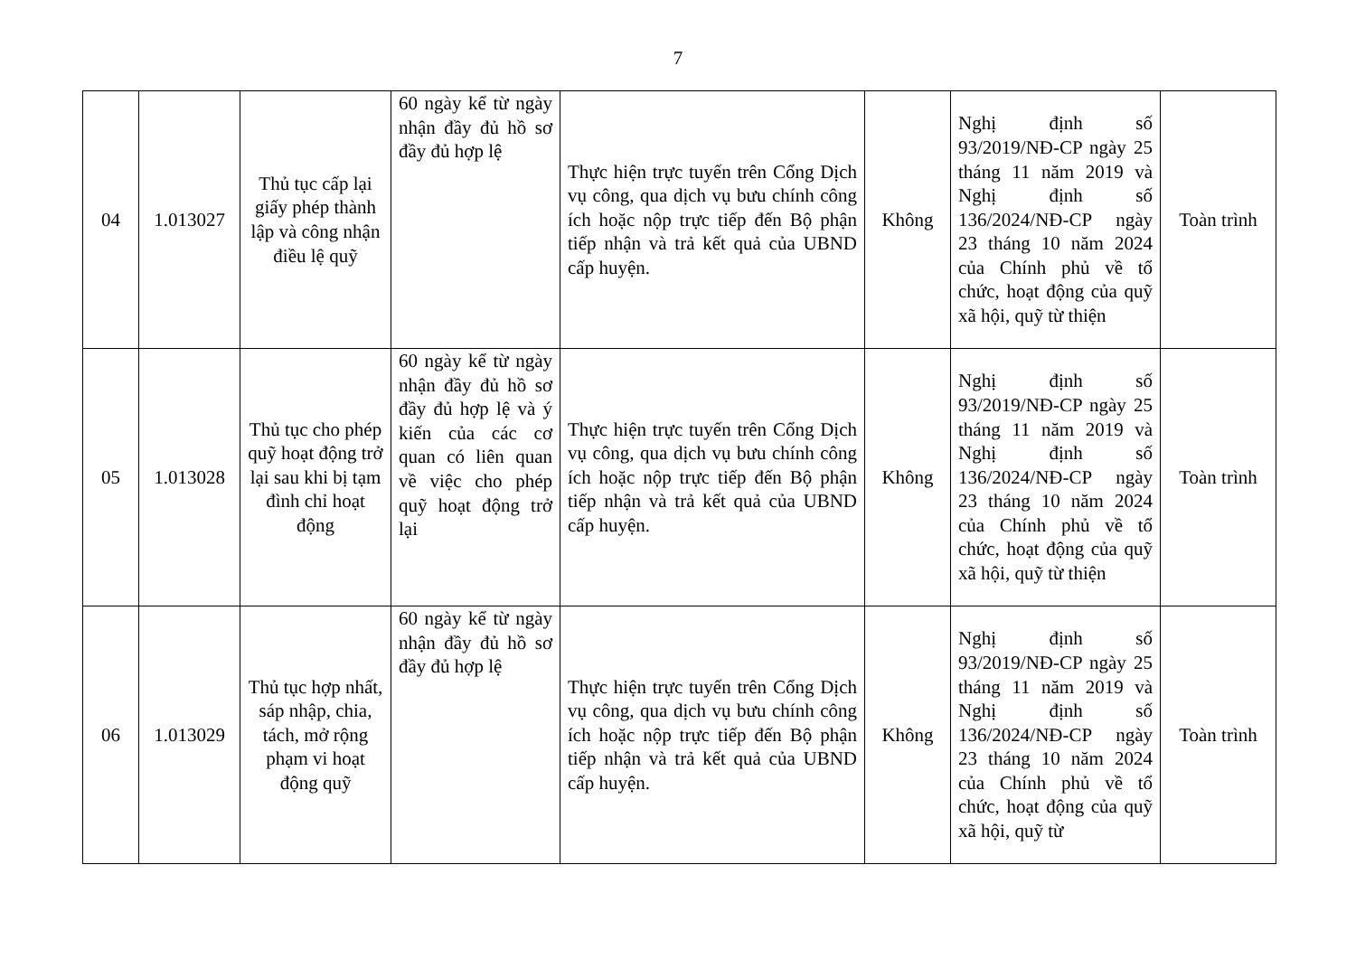7
| 04 | 1.013027 | Thủ tục cấp lại giấy phép thành lập và công nhận điều lệ quỹ | 60 ngày kể từ ngày nhận đầy đủ hồ sơ đầy đủ hợp lệ | Thực hiện trực tuyến trên Cổng Dịch vụ công, qua dịch vụ bưu chính công ích hoặc nộp trực tiếp đến Bộ phận tiếp nhận và trả kết quả của UBND cấp huyện. | Không | Nghị định số 93/2019/NĐ-CP ngày 25 tháng 11 năm 2019 và Nghị định số 136/2024/NĐ-CP ngày 23 tháng 10 năm 2024 của Chính phủ về tổ chức, hoạt động của quỹ xã hội, quỹ từ thiện | Toàn trình |
| 05 | 1.013028 | Thủ tục cho phép quỹ hoạt động trở lại sau khi bị tạm đình chỉ hoạt động | 60 ngày kể từ ngày nhận đầy đủ hồ sơ đầy đủ hợp lệ và ý kiến của các cơ quan có liên quan về việc cho phép quỹ hoạt động trở lại | Thực hiện trực tuyến trên Cổng Dịch vụ công, qua dịch vụ bưu chính công ích hoặc nộp trực tiếp đến Bộ phận tiếp nhận và trả kết quả của UBND cấp huyện. | Không | Nghị định số 93/2019/NĐ-CP ngày 25 tháng 11 năm 2019 và Nghị định số 136/2024/NĐ-CP ngày 23 tháng 10 năm 2024 của Chính phủ về tổ chức, hoạt động của quỹ xã hội, quỹ từ thiện | Toàn trình |
| 06 | 1.013029 | Thủ tục hợp nhất, sáp nhập, chia, tách, mở rộng phạm vi hoạt động quỹ | 60 ngày kể từ ngày nhận đầy đủ hồ sơ đầy đủ hợp lệ | Thực hiện trực tuyến trên Cổng Dịch vụ công, qua dịch vụ bưu chính công ích hoặc nộp trực tiếp đến Bộ phận tiếp nhận và trả kết quả của UBND cấp huyện. | Không | Nghị định số 93/2019/NĐ-CP ngày 25 tháng 11 năm 2019 và Nghị định số 136/2024/NĐ-CP ngày 23 tháng 10 năm 2024 của Chính phủ về tổ chức, hoạt động của quỹ xã hội, quỹ từ | Toàn trình |